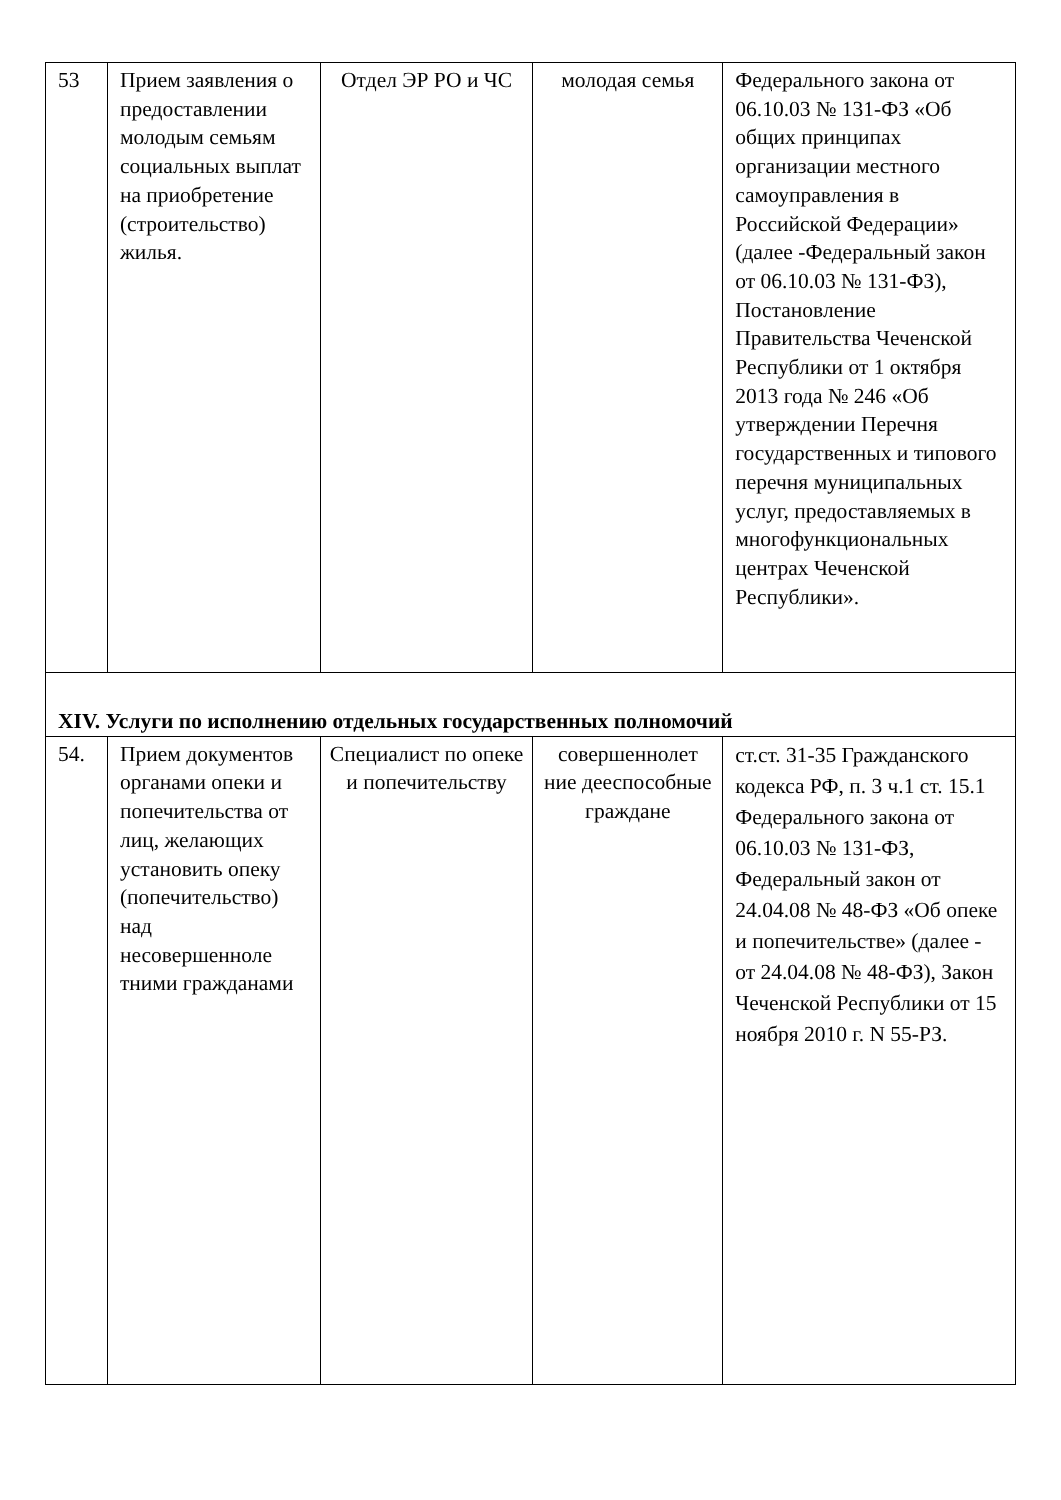| 53 | Прием заявления о предоставлении молодым семьям социальных выплат на приобретение (строительство) жилья. | Отдел ЭР РО и ЧС | молодая семья | Федерального закона от 06.10.03 № 131-ФЗ «Об общих принципах организации местного самоуправления в Российской Федерации» (далее -Федеральный закон от 06.10.03 № 131-ФЗ), Постановление Правительства Чеченской Республики от 1 октября 2013 года № 246 «Об утверждении Перечня государственных и типового перечня муниципальных услуг, предоставляемых в многофункциональных центрах Чеченской Республики». |
| XIV. Услуги по исполнению отдельных государственных полномочий | | | | |
| 54. | Прием документов органами опеки и попечительства от лиц, желающих установить опеку (попечительство) над несовершенноле тними гражданами | Специалист по опеке и попечительству | совершеннолет ние дееспособные граждане | ст.ст. 31-35 Гражданского кодекса РФ, п. 3 ч.1 ст. 15.1 Федерального закона от 06.10.03 № 131-ФЗ, Федеральный закон от 24.04.08 № 48-ФЗ «Об опеке и попечительстве» (далее - от 24.04.08 № 48-ФЗ), Закон Чеченской Республики от 15 ноября 2010 г. N 55-РЗ. |